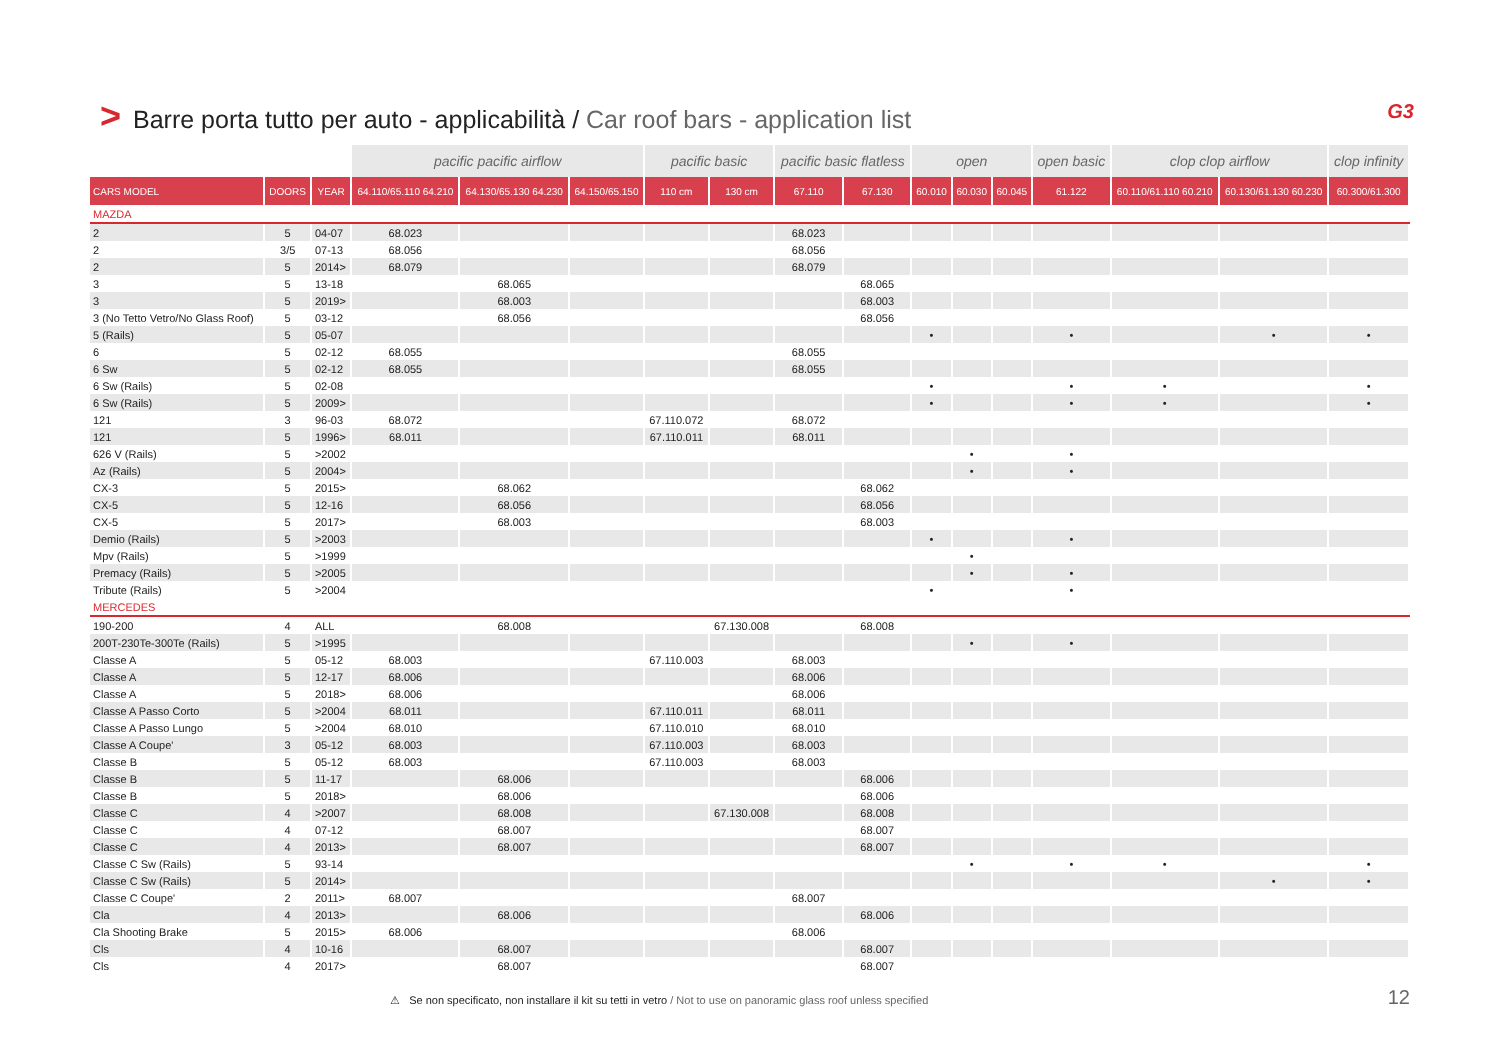> Barre porta tutto per auto - applicabilità / Car roof bars - application list G3
| | | | pacific pacific airflow | | | pacific basic | | pacific basic flatless | | open | | | open basic | clop clop airflow | | clop infinity |
| --- | --- | --- | --- | --- | --- | --- | --- | --- | --- | --- | --- | --- | --- | --- | --- | --- |
| CARS MODEL | DOORS | YEAR | 64.110/65.110 64.210 | 64.130/65.130 64.230 | 64.150/65.150 | 110 cm | 130 cm | 67.110 | 67.130 | 60.010 | 60.030 | 60.045 | 61.122 | 60.110/61.110 60.210 | 60.130/61.130 60.230 | 60.300/61.300 |
| MAZDA | | | | | | | | | | | | | | | | |
| 2 | 5 | 04-07 | 68.023 | | | | | 68.023 | | | | | | | | |
| 2 | 3/5 | 07-13 | 68.056 | | | | | 68.056 | | | | | | | | |
| 2 | 5 | 2014> | 68.079 | | | | | 68.079 | | | | | | | | |
| 3 | 5 | 13-18 | | 68.065 | | | | | 68.065 | | | | | | | |
| 3 | 5 | 2019> | | 68.003 | | | | | 68.003 | | | | | | | |
| 3 (No Tetto Vetro/No Glass Roof) | 5 | 03-12 | | 68.056 | | | | | 68.056 | | | | | | | |
| 5 (Rails) | 5 | 05-07 | | | | | | | | • | | | • | | • | • |
| 6 | 5 | 02-12 | 68.055 | | | | | 68.055 | | | | | | | | |
| 6 Sw | 5 | 02-12 | 68.055 | | | | | 68.055 | | | | | | | | |
| 6 Sw (Rails) | 5 | 02-08 | | | | | | | | • | | | • | • | | • |
| 6 Sw (Rails) | 5 | 2009> | | | | | | | | • | | | • | • | | • |
| 121 | 3 | 96-03 | 68.072 | | | 67.110.072 | | 68.072 | | | | | | | | |
| 121 | 5 | 1996> | 68.011 | | | 67.110.011 | | 68.011 | | | | | | | | |
| 626 V (Rails) | 5 | >2002 | | | | | | | | | • | | • | | | |
| Az (Rails) | 5 | 2004> | | | | | | | | | • | | • | | | |
| CX-3 | 5 | 2015> | | 68.062 | | | | | 68.062 | | | | | | | |
| CX-5 | 5 | 12-16 | | 68.056 | | | | | 68.056 | | | | | | | |
| CX-5 | 5 | 2017> | | 68.003 | | | | | 68.003 | | | | | | | |
| Demio (Rails) | 5 | >2003 | | | | | | | | • | | | • | | | |
| Mpv (Rails) | 5 | >1999 | | | | | | | | | • | | | | | |
| Premacy (Rails) | 5 | >2005 | | | | | | | | | • | | • | | | |
| Tribute (Rails) | 5 | >2004 | | | | | | | | • | | | • | | | |
| MERCEDES | | | | | | | | | | | | | | | | |
| 190-200 | 4 | ALL | | 68.008 | | | 67.130.008 | | 68.008 | | | | | | | |
| 200T-230Te-300Te (Rails) | 5 | >1995 | | | | | | | | | • | | • | | | |
| Classe A | 5 | 05-12 | 68.003 | | | 67.110.003 | | 68.003 | | | | | | | | |
| Classe A | 5 | 12-17 | 68.006 | | | | | 68.006 | | | | | | | | |
| Classe A | 5 | 2018> | 68.006 | | | | | 68.006 | | | | | | | | |
| Classe A Passo Corto | 5 | >2004 | 68.011 | | | 67.110.011 | | 68.011 | | | | | | | | |
| Classe A Passo Lungo | 5 | >2004 | 68.010 | | | 67.110.010 | | 68.010 | | | | | | | | |
| Classe A Coupe' | 3 | 05-12 | 68.003 | | | 67.110.003 | | 68.003 | | | | | | | | |
| Classe B | 5 | 05-12 | 68.003 | | | 67.110.003 | | 68.003 | | | | | | | | |
| Classe B | 5 | 11-17 | | 68.006 | | | | | 68.006 | | | | | | | |
| Classe B | 5 | 2018> | | 68.006 | | | | | 68.006 | | | | | | | |
| Classe C | 4 | >2007 | | 68.008 | | | 67.130.008 | | 68.008 | | | | | | | |
| Classe C | 4 | 07-12 | | 68.007 | | | | | 68.007 | | | | | | | |
| Classe C | 4 | 2013> | | 68.007 | | | | | 68.007 | | | | | | | |
| Classe C Sw (Rails) | 5 | 93-14 | | | | | | | | | • | | • | • | | • |
| Classe C Sw (Rails) | 5 | 2014> | | | | | | | | | | | | | • | • |
| Classe C Coupe' | 2 | 2011> | 68.007 | | | | | 68.007 | | | | | | | | |
| Cla | 4 | 2013> | | 68.006 | | | | | 68.006 | | | | | | | |
| Cla Shooting Brake | 5 | 2015> | 68.006 | | | | | 68.006 | | | | | | | | |
| Cls | 4 | 10-16 | | 68.007 | | | | | 68.007 | | | | | | | |
| Cls | 4 | 2017> | | 68.007 | | | | | 68.007 | | | | | | | |
⚠ Se non specificato, non installare il kit su tetti in vetro / Not to use on panoramic glass roof unless specified 12